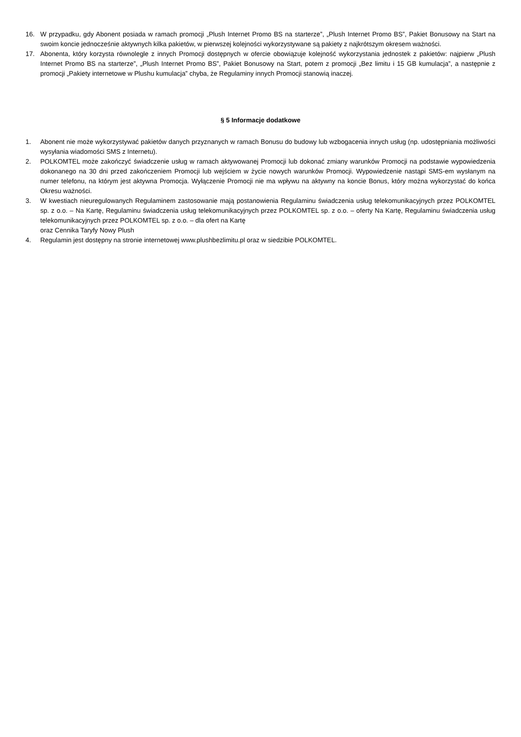16. W przypadku, gdy Abonent posiada w ramach promocji „Plush Internet Promo BS na starterze”, „Plush Internet Promo BS”, Pakiet Bonusowy na Start na swoim koncie jednocześnie aktywnych kilka pakietów, w pierwszej kolejności wykorzystywane są pakiety z najkrótszym okresem ważności.
17. Abonenta, który korzysta równolegle z innych Promocji dostępnych w ofercie obowiązuje kolejność wykorzystania jednostek z pakietów: najpierw „Plush Internet Promo BS na starterze”, „Plush Internet Promo BS”, Pakiet Bonusowy na Start, potem z promocji „Bez limitu i 15 GB kumulacja”, a następnie z promocji „Pakiety internetowe w Plushu kumulacja” chyba, że Regulaminy innych Promocji stanowią inaczej.
§ 5 Informacje dodatkowe
1. Abonent nie może wykorzystywać pakietów danych przyznanych w ramach Bonusu do budowy lub wzbogacenia innych usług (np. udostępniania możliwości wysyłania wiadomości SMS z Internetu).
2. POLKOMTEL może zakończyć świadczenie usług w ramach aktywowanej Promocji lub dokonać zmiany warunków Promocji na podstawie wypowiedzenia dokonanego na 30 dni przed zakończeniem Promocji lub wejściem w życie nowych warunków Promocji. Wypowiedzenie nastąpi SMS-em wysłanym na numer telefonu, na którym jest aktywna Promocja. Wyłączenie Promocji nie ma wpływu na aktywny na koncie Bonus, który można wykorzystać do końca Okresu ważności.
3. W kwestiach nieuregulowanych Regulaminem zastosowanie mają postanowienia Regulaminu świadczenia usług telekomunikacyjnych przez POLKOMTEL sp. z o.o. – Na Kartę, Regulaminu świadczenia usług telekomunikacyjnych przez POLKOMTEL sp. z o.o. – oferty Na Kartę, Regulaminu świadczenia usług telekomunikacyjnych przez POLKOMTEL sp. z o.o. – dla ofert na Kartę
oraz Cennika Taryfy Nowy Plush
4. Regulamin jest dostępny na stronie internetowej www.plushbezlimitu.pl oraz w siedzibie POLKOMTEL.